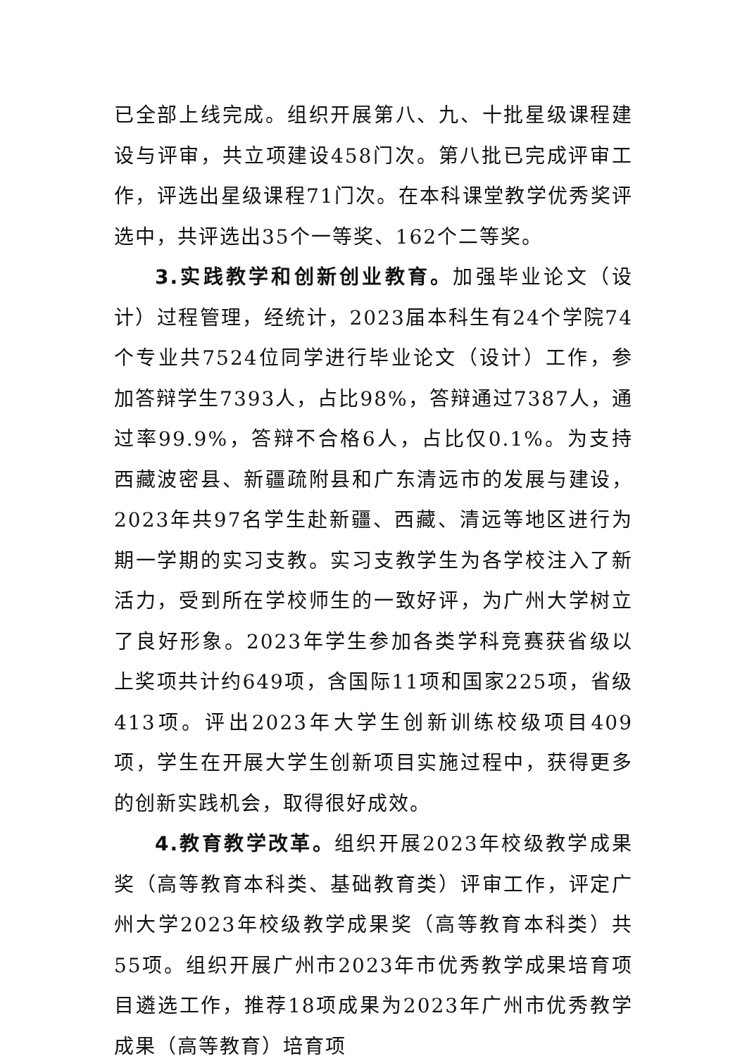已全部上线完成。组织开展第八、九、十批星级课程建设与评审，共立项建设458门次。第八批已完成评审工作，评选出星级课程71门次。在本科课堂教学优秀奖评选中，共评选出35个一等奖、162个二等奖。
3.实践教学和创新创业教育。加强毕业论文（设计）过程管理，经统计，2023届本科生有24个学院74个专业共7524位同学进行毕业论文（设计）工作，参加答辩学生7393人，占比98%，答辩通过7387人，通过率99.9%，答辩不合格6人，占比仅0.1%。为支持西藏波密县、新疆疏附县和广东清远市的发展与建设，2023年共97名学生赴新疆、西藏、清远等地区进行为期一学期的实习支教。实习支教学生为各学校注入了新活力，受到所在学校师生的一致好评，为广州大学树立了良好形象。2023年学生参加各类学科竞赛获省级以上奖项共计约649项，含国际11项和国家225项，省级413项。评出2023年大学生创新训练校级项目409项，学生在开展大学生创新项目实施过程中，获得更多的创新实践机会，取得很好成效。
4.教育教学改革。组织开展2023年校级教学成果奖（高等教育本科类、基础教育类）评审工作，评定广州大学2023年校级教学成果奖（高等教育本科类）共55项。组织开展广州市2023年市优秀教学成果培育项目遴选工作，推荐18项成果为2023年广州市优秀教学成果（高等教育）培育项